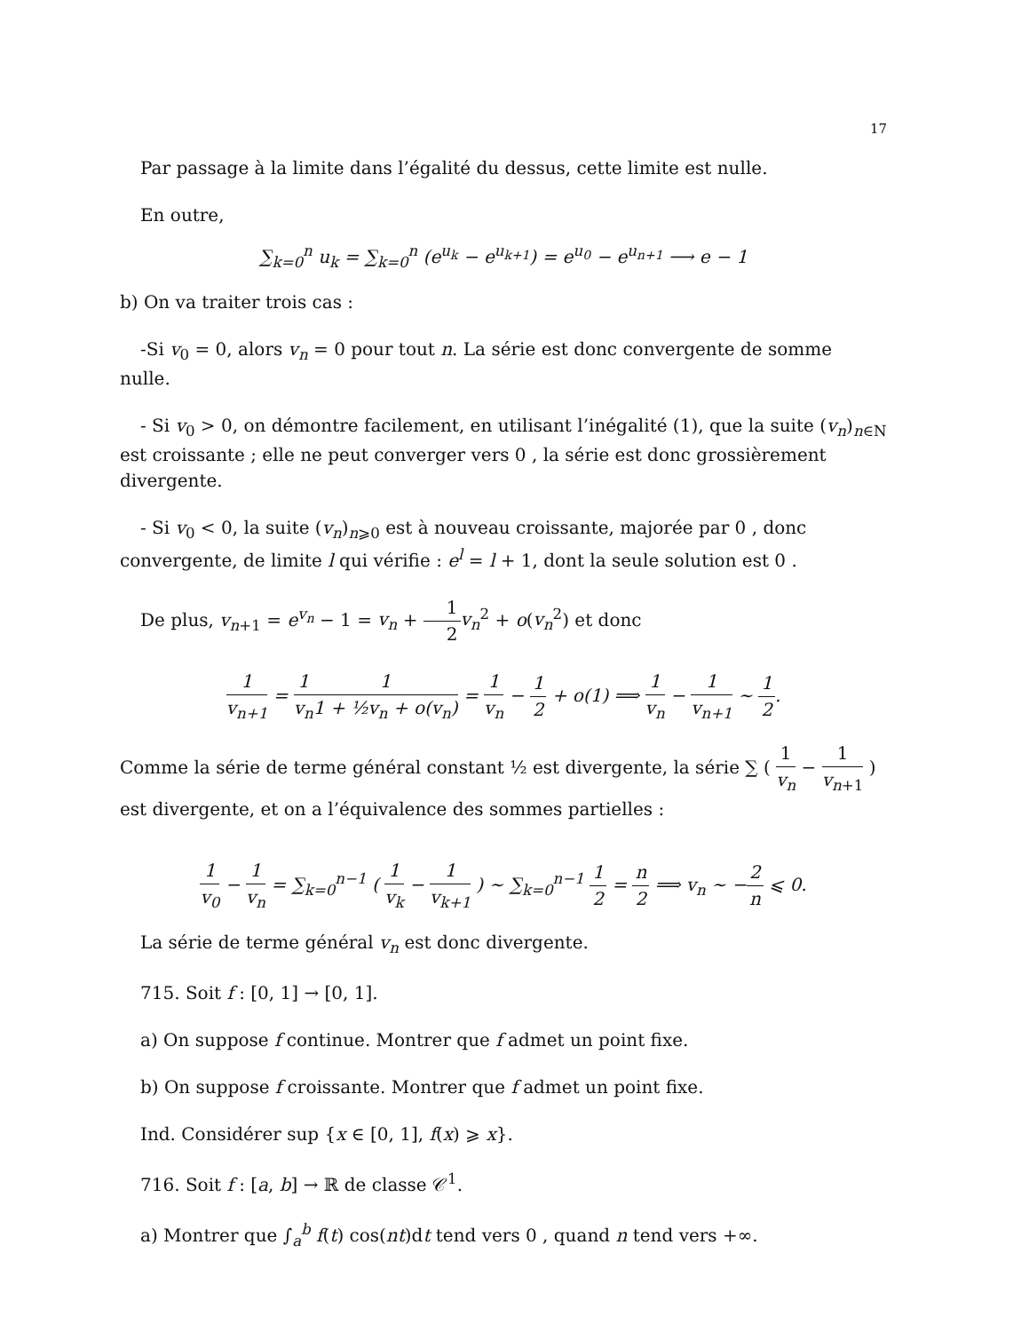17
Par passage à la limite dans l’égalité du dessus, cette limite est nulle.
En outre,
∑<sub>k=0</sub><sup>n</sup> u<sub>k</sub> = ∑<sub>k=0</sub><sup>n</sup> (e<sup>u<sub>k</sub></sup> − e<sup>u<sub>k+1</sub></sup>) = e<sup>u<sub>0</sub></sup> − e<sup>u<sub>n+1</sub></sup> ⟶ e − 1
b) On va traiter trois cas :
-Si v<sub>0</sub> = 0, alors v<sub>n</sub> = 0 pour tout n. La série est donc convergente de somme nulle.
- Si v<sub>0</sub> > 0, on démontre facilement, en utilisant l’inégalité (1), que la suite (v<sub>n</sub>)<sub>n∈N</sub> est croissante ; elle ne peut converger vers 0 , la série est donc grossièrement divergente.
- Si v<sub>0</sub> < 0, la suite (v<sub>n</sub>)<sub>n⩾0</sub> est à nouveau croissante, majorée par 0 , donc convergente, de limite l qui vérifie : e<sup>l</sup> = l + 1, dont la seule solution est 0 .
De plus, v<sub>n+1</sub> = e<sup>v<sub>n</sub></sup> − 1 = v<sub>n</sub> + 1 2 v<sub>n</sub><sup>2</sup> + o(v<sub>n</sub><sup>2</sup>) et donc
1 v<sub>n+1</sub> = 1 v<sub>n</sub> 1 1 + ½v<sub>n</sub> + o(v<sub>n</sub>) = 1 v<sub>n</sub> − 1 2 + o(1) ⟹ 1 v<sub>n</sub> − 1 v<sub>n+1</sub> ∼ 1 2.
Comme la série de terme général constant ½ est divergente, la série ∑ ( 1 v<sub>n</sub> − 1 v<sub>n+1</sub> ) est divergente, et on a l’équivalence des sommes partielles :
1 v<sub>0</sub> − 1 v<sub>n</sub> = ∑<sub>k=0</sub><sup>n−1</sup> ( 1 v<sub>k</sub> − 1 v<sub>k+1</sub> ) ∼ ∑<sub>k=0</sub><sup>n−1</sup> 1 2 = n 2 ⟹ v<sub>n</sub> ∼ −2 n ⩽ 0.
La série de terme général v<sub>n</sub> est donc divergente.
715. Soit f : [0, 1] → [0, 1].
a) On suppose f continue. Montrer que f admet un point fixe.
b) On suppose f croissante. Montrer que f admet un point fixe.
Ind. Considérer sup {x ∈ [0, 1], f(x) ⩾ x}.
716. Soit f : [a, b] → ℝ de classe 𝒞<sup>1</sup>.
a) Montrer que ∫<sub>a</sub><sup>b</sup> f(t) cos(nt)dt tend vers 0 , quand n tend vers +∞.